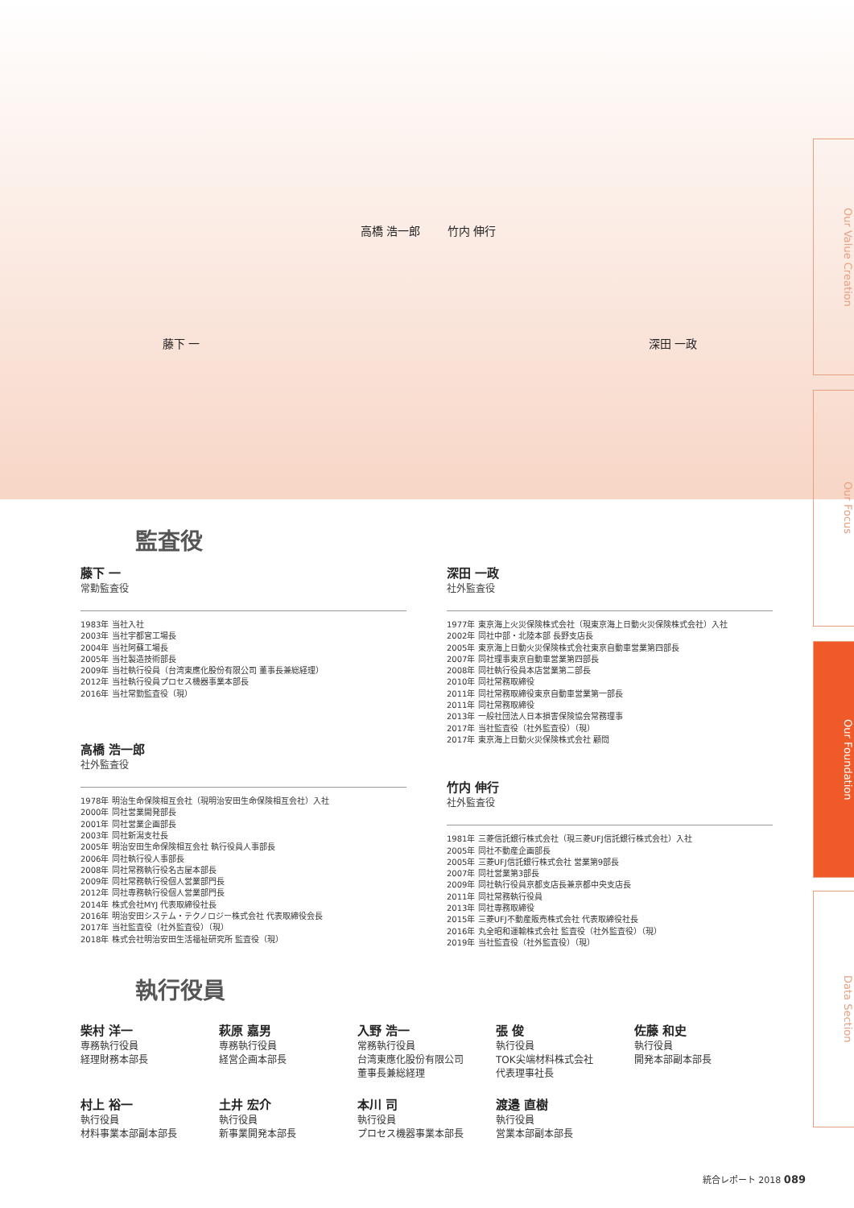高橋 浩一郎 竹内 伸行
藤下 一 深田 一政
Our Value Creation
Our Focus
Our Foundation
Data Section
監査役
藤下 一
常勤監査役
1983年 当社入社
2003年 当社宇都宮工場長
2004年 当社阿蘇工場長
2005年 当社製造技術部長
2009年 当社執行役員（台湾東應化股份有限公司 董事長兼総経理）
2012年 当社執行役員プロセス機器事業本部長
2016年 当社常勤監査役（現）
高橋 浩一郎
社外監査役
1978年 明治生命保険相互会社（現明治安田生命保険相互会社）入社
2000年 同社営業開発部長
2001年 同社営業企画部長
2003年 同社新潟支社長
2005年 明治安田生命保険相互会社 執行役員人事部長
2006年 同社執行役人事部長
2008年 同社常務執行役名古屋本部長
2009年 同社常務執行役個人営業部門長
2012年 同社専務執行役個人営業部門長
2014年 株式会社MYJ 代表取締役社長
2016年 明治安田システム・テクノロジー株式会社 代表取締役会長
2017年 当社監査役（社外監査役）（現）
2018年 株式会社明治安田生活福祉研究所 監査役（現）
深田 一政
社外監査役
1977年 東京海上火災保険株式会社（現東京海上日動火災保険株式会社）入社
2002年 同社中部・北陸本部 長野支店長
2005年 東京海上日動火災保険株式会社東京自動車営業第四部長
2007年 同社理事東京自動車営業第四部長
2008年 同社執行役員本店営業第二部長
2010年 同社常務取締役
2011年 同社常務取締役東京自動車営業第一部長
2011年 同社常務取締役
2013年 一般社団法人日本損害保険協会常務理事
2017年 当社監査役（社外監査役）（現）
2017年 東京海上日動火災保険株式会社 顧問
竹内 伸行
社外監査役
1981年 三菱信託銀行株式会社（現三菱UFJ信託銀行株式会社）入社
2005年 同社不動産企画部長
2005年 三菱UFJ信託銀行株式会社 営業第9部長
2007年 同社営業第3部長
2009年 同社執行役員京都支店長兼京都中央支店長
2011年 同社常務執行役員
2013年 同社専務取締役
2015年 三菱UFJ不動産販売株式会社 代表取締役社長
2016年 丸全昭和運輸株式会社 監査役（社外監査役）（現）
2019年 当社監査役（社外監査役）（現）
執行役員
柴村 洋一
専務執行役員
経理財務本部長
萩原 嘉男
専務執行役員
経営企画本部長
入野 浩一
常務執行役員
台湾東應化股份有限公司
董事長兼総経理
張 俊
執行役員
TOK尖端材料株式会社
代表理事社長
佐藤 和史
執行役員
開発本部副本部長
村上 裕一
執行役員
材料事業本部副本部長
土井 宏介
執行役員
新事業開発本部長
本川 司
執行役員
プロセス機器事業本部長
渡邉 直樹
執行役員
営業本部副本部長
統合レポート 2018 089